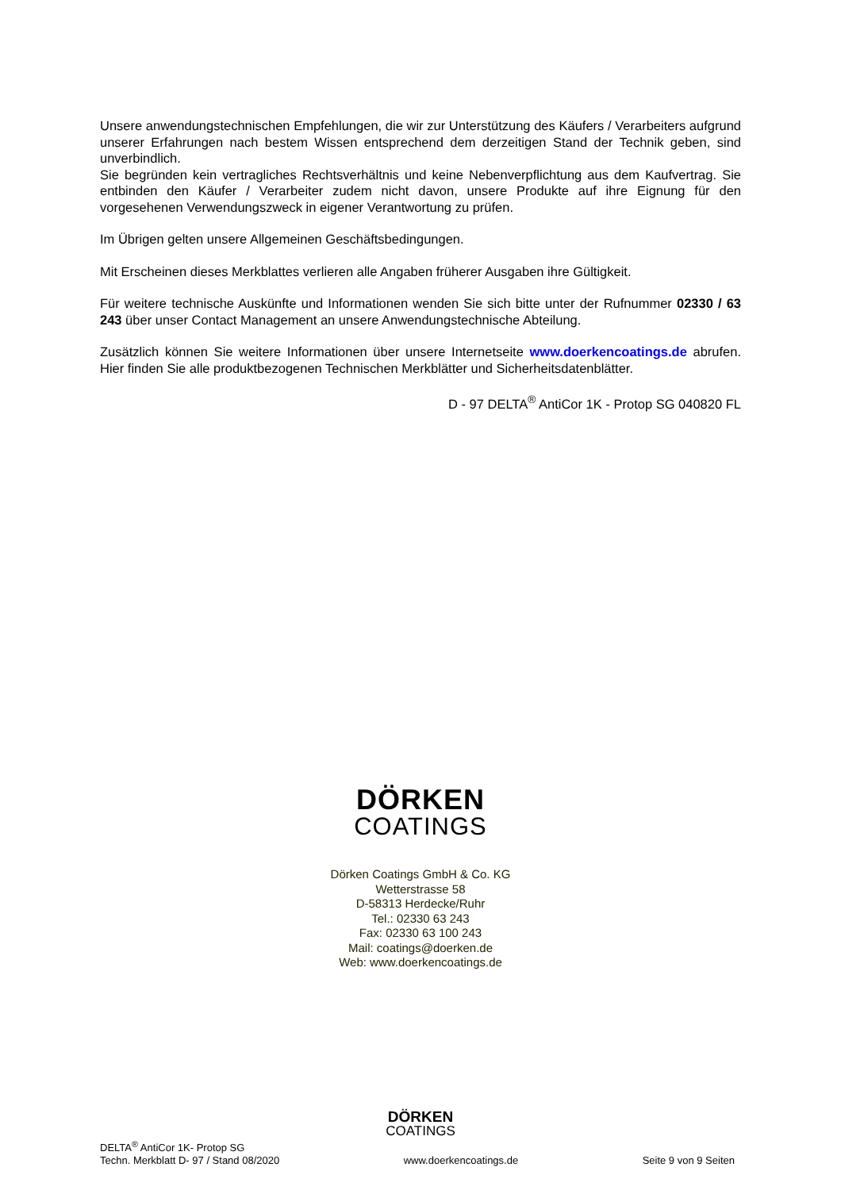Unsere anwendungstechnischen Empfehlungen, die wir zur Unterstützung des Käufers / Verarbeiters aufgrund unserer Erfahrungen nach bestem Wissen entsprechend dem derzeitigen Stand der Technik geben, sind unverbindlich.
Sie begründen kein vertragliches Rechtsverhältnis und keine Nebenverpflichtung aus dem Kaufvertrag. Sie entbinden den Käufer / Verarbeiter zudem nicht davon, unsere Produkte auf ihre Eignung für den vorgesehenen Verwendungszweck in eigener Verantwortung zu prüfen.
Im Übrigen gelten unsere Allgemeinen Geschäftsbedingungen.
Mit Erscheinen dieses Merkblattes verlieren alle Angaben früherer Ausgaben ihre Gültigkeit.
Für weitere technische Auskünfte und Informationen wenden Sie sich bitte unter der Rufnummer 02330 / 63 243 über unser Contact Management an unsere Anwendungstechnische Abteilung.
Zusätzlich können Sie weitere Informationen über unsere Internetseite www.doerkencoatings.de abrufen. Hier finden Sie alle produktbezogenen Technischen Merkblätter und Sicherheitsdatenblätter.
D - 97 DELTA<sup>®</sup> AntiCor 1K - Protop SG 040820 FL
DÖRKEN
COATINGS
Dörken Coatings GmbH & Co. KG
Wetterstrasse 58
D-58313 Herdecke/Ruhr
Tel.: 02330 63 243
Fax: 02330 63 100 243
Mail: coatings@doerken.de
Web: www.doerkencoatings.de
DÖRKEN
COATINGS
DELTA<sup>®</sup> AntiCor 1K- Protop SG
Techn. Merkblatt D- 97 / Stand 08/2020
www.doerkencoatings.de
Seite 9 von 9 Seiten